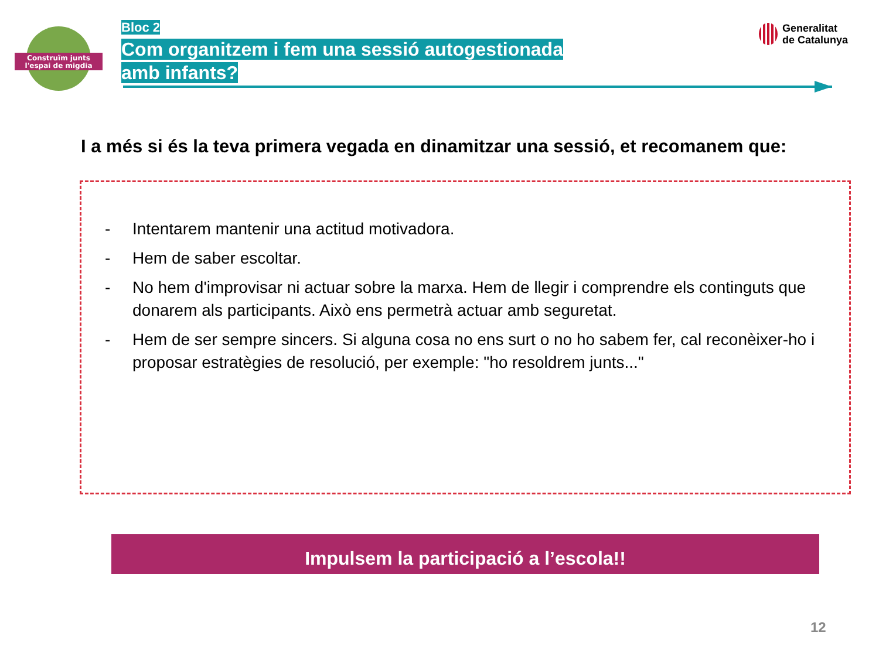Construïm junts
l'espai de migdia
Bloc 2
Com organitzem i fem una sessió autogestionada amb infants?
Generalitat
de Catalunya
I a més si és la teva primera vegada en dinamitzar una sessió, et recomanem que:
- Intentarem mantenir una actitud motivadora.
- Hem de saber escoltar.
- No hem d'improvisar ni actuar sobre la marxa. Hem de llegir i comprendre els continguts que donarem als participants. Això ens permetrà actuar amb seguretat.
- Hem de ser sempre sincers. Si alguna cosa no ens surt o no ho sabem fer, cal reconèixer-ho i proposar estratègies de resolució, per exemple: "ho resoldrem junts..."
Impulsem la participació a l’escola!!
12